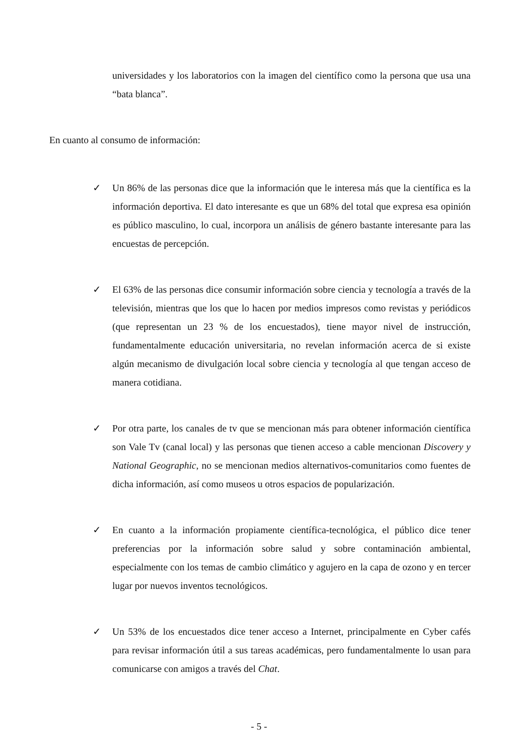universidades y los laboratorios con la imagen del científico como la persona que usa una “bata blanca”.
En cuanto al consumo de información:
✓ Un 86% de las personas dice que la información que le interesa más que la científica es la información deportiva. El dato interesante es que un 68% del total que expresa esa opinión es público masculino, lo cual, incorpora un análisis de género bastante interesante para las encuestas de percepción.
✓ El 63% de las personas dice consumir información sobre ciencia y tecnología a través de la televisión, mientras que los que lo hacen por medios impresos como revistas y periódicos (que representan un 23 % de los encuestados), tiene mayor nivel de instrucción, fundamentalmente educación universitaria, no revelan información acerca de si existe algún mecanismo de divulgación local sobre ciencia y tecnología al que tengan acceso de manera cotidiana.
✓ Por otra parte, los canales de tv que se mencionan más para obtener información científica son Vale Tv (canal local) y las personas que tienen acceso a cable mencionan Discovery y National Geographic, no se mencionan medios alternativos-comunitarios como fuentes de dicha información, así como museos u otros espacios de popularización.
✓ En cuanto a la información propiamente científica-tecnológica, el público dice tener preferencias por la información sobre salud y sobre contaminación ambiental, especialmente con los temas de cambio climático y agujero en la capa de ozono y en tercer lugar por nuevos inventos tecnológicos.
✓ Un 53% de los encuestados dice tener acceso a Internet, principalmente en Cyber cafés para revisar información útil a sus tareas académicas, pero fundamentalmente lo usan para comunicarse con amigos a través del Chat.
- 5 -